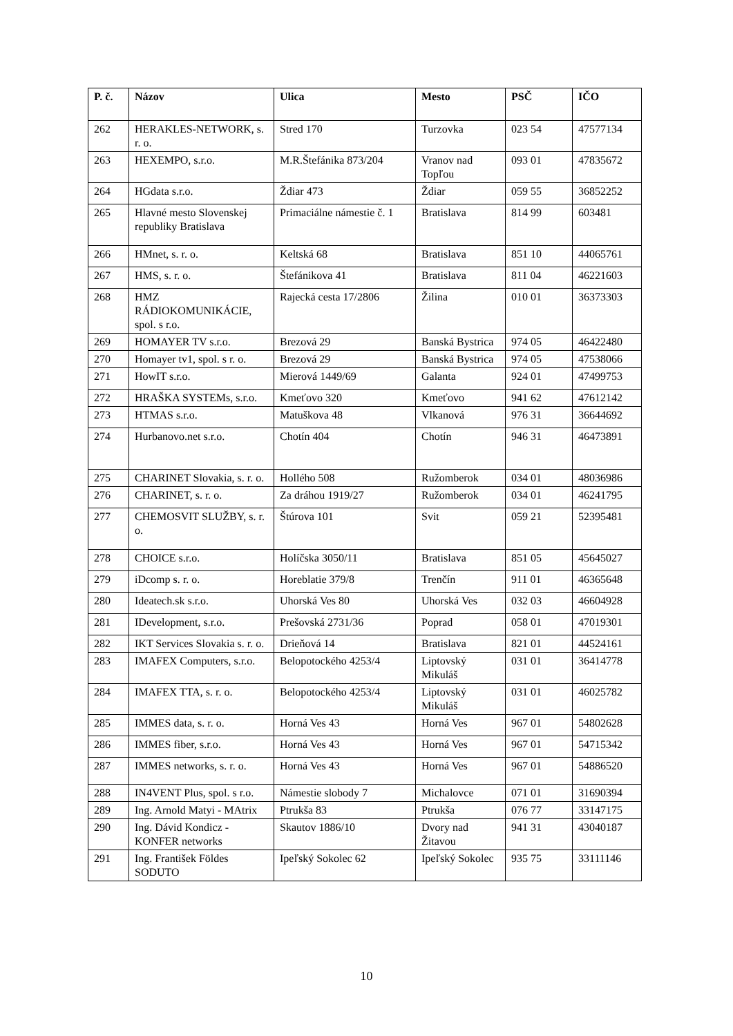| P. č. | Názov | Ulica | Mesto | PSČ | IČO |
| --- | --- | --- | --- | --- | --- |
| 262 | HERAKLES-NETWORK, s. r. o. | Stred 170 | Turzovka | 023 54 | 47577134 |
| 263 | HEXEMPO, s.r.o. | M.R.Štefánika 873/204 | Vranov nad Topľou | 093 01 | 47835672 |
| 264 | HGdata s.r.o. | Ždiar 473 | Ždiar | 059 55 | 36852252 |
| 265 | Hlavné mesto Slovenskej republiky Bratislava | Primaciálne námestie č. 1 | Bratislava | 814 99 | 603481 |
| 266 | HMnet, s. r. o. | Keltská 68 | Bratislava | 851 10 | 44065761 |
| 267 | HMS, s. r. o. | Štefánikova 41 | Bratislava | 811 04 | 46221603 |
| 268 | HMZ RÁDIOKOMUNIKÁCIE, spol. s r.o. | Rajecká cesta 17/2806 | Žilina | 010 01 | 36373303 |
| 269 | HOMAYER TV s.r.o. | Brezová 29 | Banská Bystrica | 974 05 | 46422480 |
| 270 | Homayer tv1, spol. s r. o. | Brezová 29 | Banská Bystrica | 974 05 | 47538066 |
| 271 | HowIT s.r.o. | Mierová 1449/69 | Galanta | 924 01 | 47499753 |
| 272 | HRAŠKA SYSTEMs, s.r.o. | Kmeťovo 320 | Kmeťovo | 941 62 | 47612142 |
| 273 | HTMAS s.r.o. | Matuškova 48 | Vlkanová | 976 31 | 36644692 |
| 274 | Hurbanovo.net s.r.o. | Chotín 404 | Chotín | 946 31 | 46473891 |
| 275 | CHARINET Slovakia, s. r. o. | Hollého 508 | Ružomberok | 034 01 | 48036986 |
| 276 | CHARINET, s. r. o. | Za dráhou 1919/27 | Ružomberok | 034 01 | 46241795 |
| 277 | CHEMOSVIT SLUŽBY, s. r. o. | Štúrova 101 | Svit | 059 21 | 52395481 |
| 278 | CHOICE s.r.o. | Holíčska 3050/11 | Bratislava | 851 05 | 45645027 |
| 279 | iDcomp s. r. o. | Horeblatie 379/8 | Trenčín | 911 01 | 46365648 |
| 280 | Ideatech.sk s.r.o. | Uhorská Ves 80 | Uhorská Ves | 032 03 | 46604928 |
| 281 | IDevelopment, s.r.o. | Prešovská 2731/36 | Poprad | 058 01 | 47019301 |
| 282 | IKT Services Slovakia s. r. o. | Drieňová 14 | Bratislava | 821 01 | 44524161 |
| 283 | IMAFEX Computers, s.r.o. | Belopotockého 4253/4 | Liptovský Mikuláš | 031 01 | 36414778 |
| 284 | IMAFEX TTA, s. r. o. | Belopotockého 4253/4 | Liptovský Mikuláš | 031 01 | 46025782 |
| 285 | IMMES data, s. r. o. | Horná Ves 43 | Horná Ves | 967 01 | 54802628 |
| 286 | IMMES fiber, s.r.o. | Horná Ves 43 | Horná Ves | 967 01 | 54715342 |
| 287 | IMMES networks, s. r. o. | Horná Ves 43 | Horná Ves | 967 01 | 54886520 |
| 288 | IN4VENT Plus, spol. s r.o. | Námestie slobody 7 | Michalovce | 071 01 | 31690394 |
| 289 | Ing. Arnold Matyi - MAtrix | Ptrukša 83 | Ptrukša | 076 77 | 33147175 |
| 290 | Ing. Dávid Kondicz - KONFER networks | Skautov 1886/10 | Dvory nad Žitavou | 941 31 | 43040187 |
| 291 | Ing. František Földes SODUTO | Ipeľský Sokolec 62 | Ipeľský Sokolec | 935 75 | 33111146 |
10